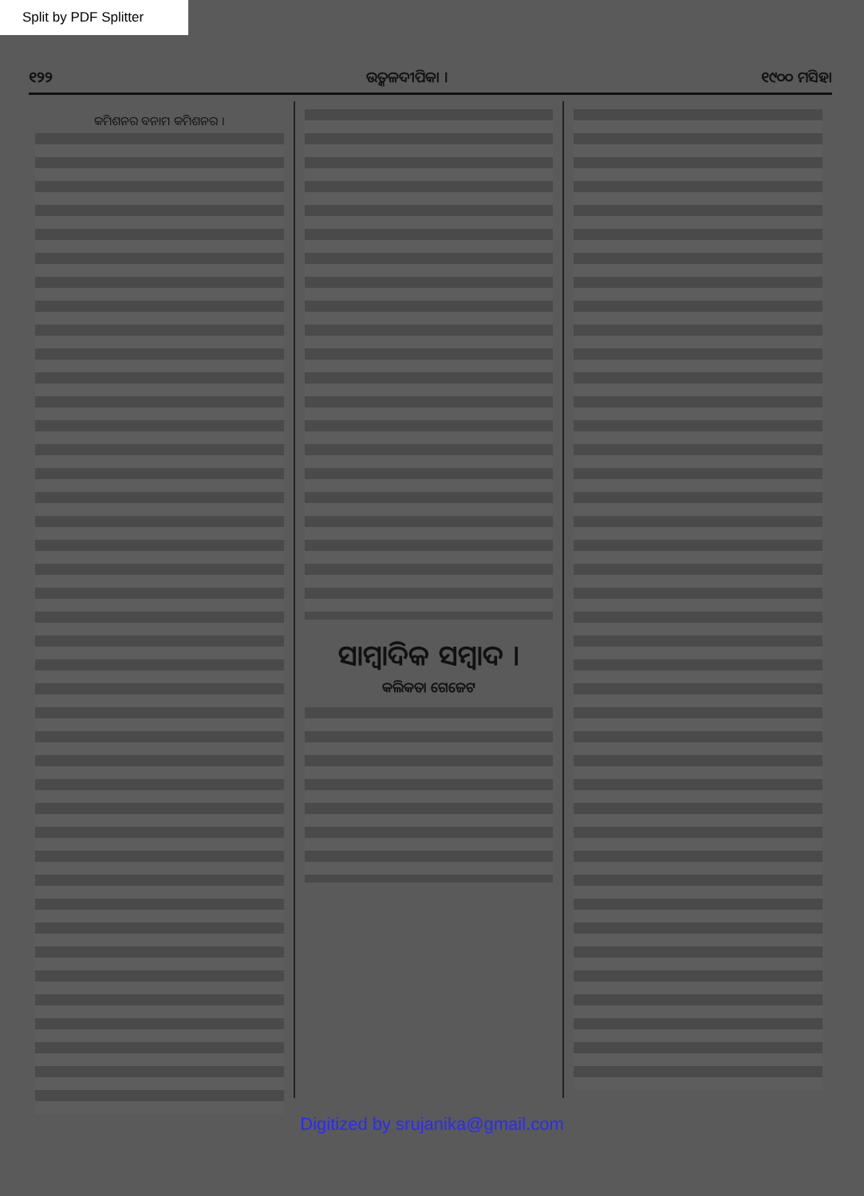Split by PDF Splitter
୧୨୨ ଉତ୍କଳଦୀପିକା । ୧୯୦୦ ମସିହା
କମିଶନର ବନାମ କମିଶନର ।
ସାମ୍ବାଦିକ ସମ୍ବାଦ ।
କଲିକତା ଗେଜେଟ
Digitized by srujanika@gmail.com